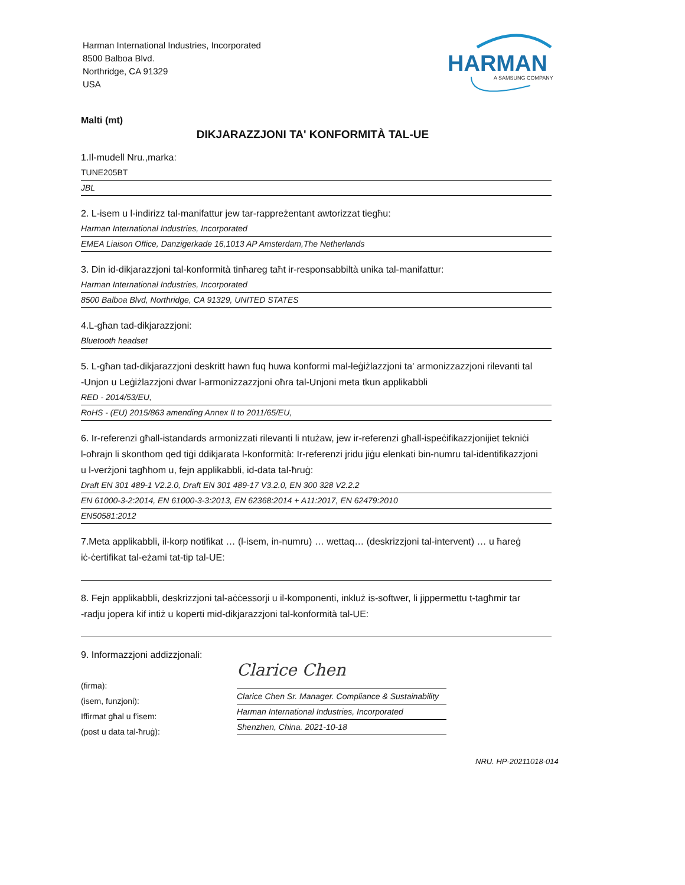Harman International Industries, Incorporated
8500 Balboa Blvd.
Northridge, CA 91329
USA
HARMAN
A SAMSUNG COMPANY
Malti (mt)
DIKJARAZZJONI TA' KONFORMITÀ TAL-UE
1.Il-mudell Nru.,marka:
TUNE205BT
JBL
2. L-isem u l-indirizz tal-manifattur jew tar-rappreżentant awtorizzat tiegħu:
Harman International Industries, Incorporated
EMEA Liaison Office, Danzigerkade 16,1013 AP Amsterdam,The Netherlands
3. Din id-dikjarazzjoni tal-konformità tinħareg taħt ir-responsabbiltà unika tal-manifattur:
Harman International Industries, Incorporated
8500 Balboa Blvd, Northridge, CA 91329, UNITED STATES
4.L-għan tad-dikjarazzjoni:
Bluetooth headset
5. L-għan tad-dikjarazzjoni deskritt hawn fuq huwa konformi mal-leġiżlazzjoni ta' armonizzazzjoni rilevanti tal
-Unjon u Leġiżlazzjoni dwar l-armonizzazzjoni oħra tal-Unjoni meta tkun applikabbli
RED - 2014/53/EU,
RoHS - (EU) 2015/863 amending Annex II to 2011/65/EU,
6. Ir-referenzi għall-istandards armonizzati rilevanti li ntużaw, jew ir-referenzi għall-ispeċifikazzjonijiet tekniċi
l-oħrajn li skonthom qed tiġi ddikjarata l-konformità: Ir-referenzi jridu jiġu elenkati bin-numru tal-identifikazzjoni
u l-verżjoni tagħhom u, fejn applikabbli, id-data tal-ħruġ:
Draft EN 301 489-1 V2.2.0, Draft EN 301 489-17 V3.2.0, EN 300 328 V2.2.2
EN 61000-3-2:2014, EN 61000-3-3:2013, EN 62368:2014 + A11:2017, EN 62479:2010
EN50581:2012
7.Meta applikabbli, il-korp notifikat … (l-isem, in-numru) … wettaq… (deskrizzjoni tal-intervent) … u ħareġ
iċ-ċertifikat tal-eżami tat-tip tal-UE:
8. Fejn applikabbli, deskrizzjoni tal-aċċessorji u il-komponenti, inkluż is-softwer, li jippermettu t-tagħmir tar
-radju jopera kif intiż u koperti mid-dikjarazzjoni tal-konformità tal-UE:
9. Informazzjoni addizzjonali:
(firma):
(isem, funzjoni):
Iffirmat għal u f'isem:
(post u data tal-ħruġ):
Clarice Chen
Clarice Chen Sr. Manager. Compliance & Sustainability
Harman International Industries, Incorporated
Shenzhen, China. 2021-10-18
NRU. HP-20211018-014